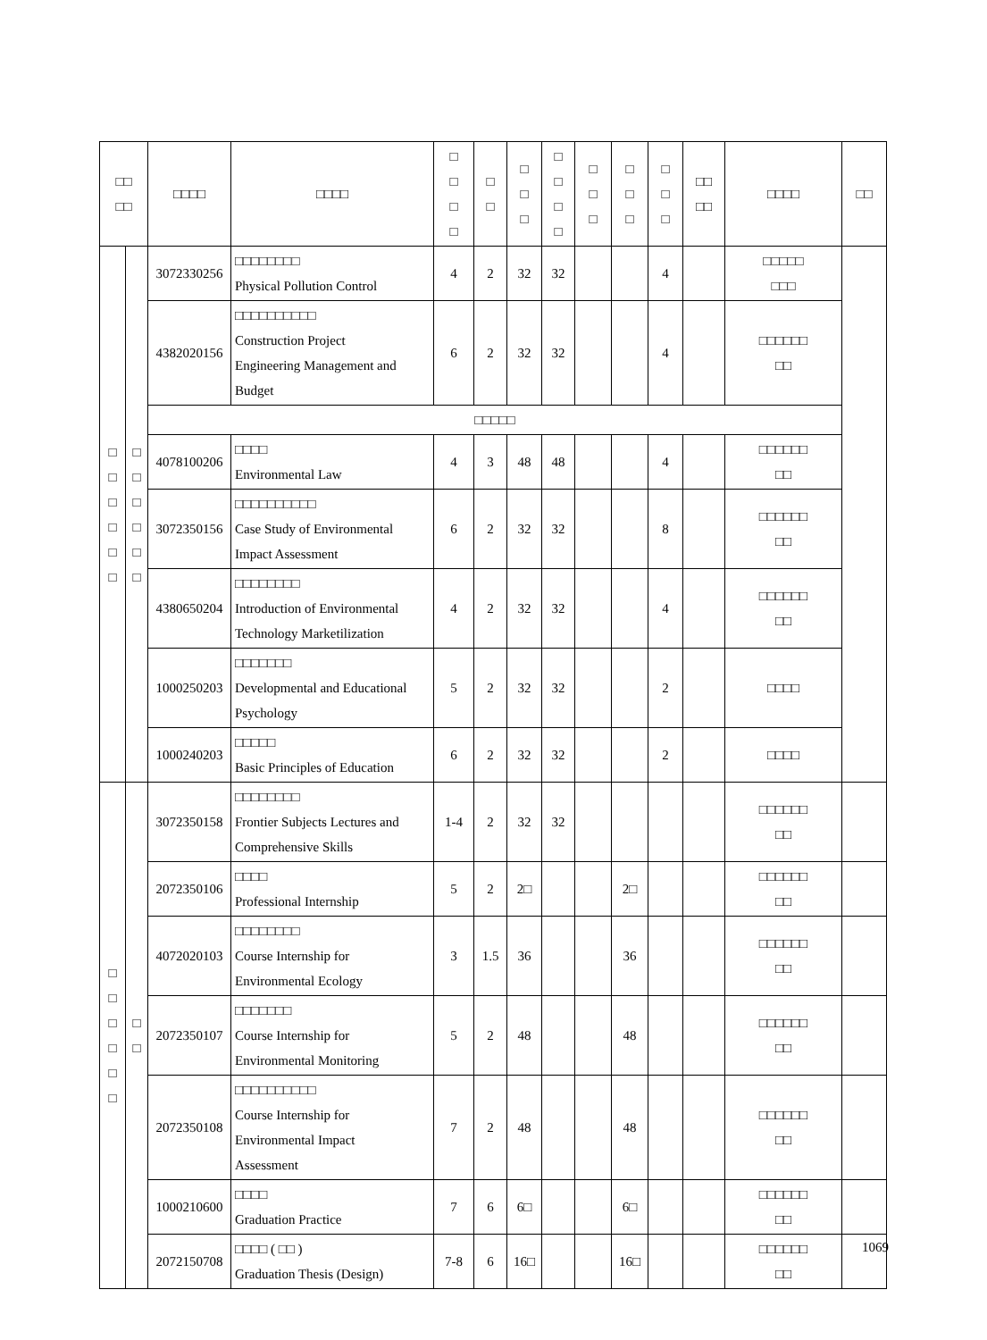| □□ □□ | | □□□□ | □□□□ | □ □ □ □ | □ □ | □ □ □ | □ □ □ □ | □ □ □ | □ □ □ | □ □ □ | □□ □□ | □□□□ | □□ |
| --- | --- | --- | --- | --- | --- | --- | --- | --- | --- | --- | --- | --- | --- |
| □ □ □ □ □ □ | □ □ □ □ □ □ | 3072330256 | □□□□□□□□ Physical Pollution Control | 4 | 2 | 32 | 32 | | | 4 | | □□□□□ □□□ | |
| | | 4382020156 | □□□□□□□□□□ Construction Project Engineering Management and Budget | 6 | 2 | 32 | 32 | | | 4 | | □□□□□□ □□ | |
| | | □□□□□ | | | | | | | | | | | |
| | | 4078100206 | □□□□ Environmental Law | 4 | 3 | 48 | 48 | | | 4 | | □□□□□□ □□ | |
| | | 3072350156 | □□□□□□□□□□ Case Study of Environmental Impact Assessment | 6 | 2 | 32 | 32 | | | 8 | | □□□□□□ □□ | |
| | | 4380650204 | □□□□□□□□ Introduction of Environmental Technology Marketilization | 4 | 2 | 32 | 32 | | | 4 | | □□□□□□ □□ | |
| | | 1000250203 | □□□□□□□ Developmental and Educational Psychology | 5 | 2 | 32 | 32 | | | 2 | | □□□□ | |
| | | 1000240203 | □□□□□ Basic Principles of Education | 6 | 2 | 32 | 32 | | | 2 | | □□□□ | |
| □ □ □ □ □ □ | □ □ | 3072350158 | □□□□□□□□ Frontier Subjects Lectures and Comprehensive Skills | 1-4 | 2 | 32 | 32 | | | | | □□□□□□ □□ | |
| | | 2072350106 | □□□□ Professional Internship | 5 | 2 | 2□ | | | 2□ | | | □□□□□□ □□ | |
| | | 4072020103 | □□□□□□□□ Course Internship for Environmental Ecology | 3 | 1.5 | 36 | | | 36 | | | □□□□□□ □□ | |
| | | 2072350107 | □□□□□□□ Course Internship for Environmental Monitoring | 5 | 2 | 48 | | | 48 | | | □□□□□□ □□ | |
| | | 2072350108 | □□□□□□□□□□ Course Internship for Environmental Impact Assessment | 7 | 2 | 48 | | | 48 | | | □□□□□□ □□ | |
| | | 1000210600 | □□□□ Graduation Practice | 7 | 6 | 6□ | | | 6□ | | | □□□□□□ □□ | |
| | | 2072150708 | □□□□ ( □□ ) Graduation Thesis (Design) | 7-8 | 6 | 16□ | | | 16□ | | | □□□□□□ □□ | |
1069